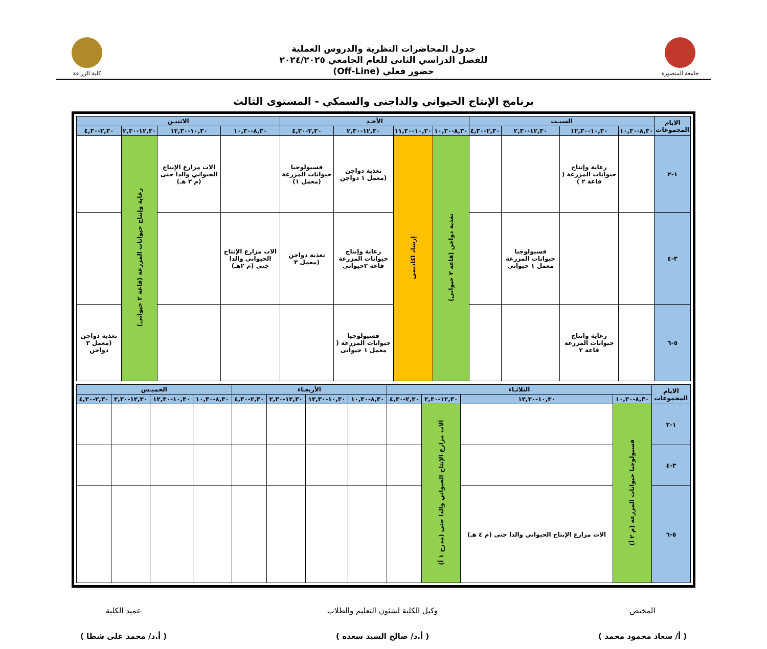جامعة المنصورة
جدول المحاضرات النظرية والدروس العملية
للفصل الدراسي الثانى للعام الجامعي ٢٠٢٤/٢٠٢٥
حضور فعلي (Off-Line)
كلية الزراعة
برنامج الإنتاج الحيواني والداجنى والسمكي - المستوى الثالث
| الايام المجموعات | السبـت | | | | الأحـد | | | | الاثنيـن | | | |
| --- | --- | --- | --- | --- | --- | --- | --- | --- | --- | --- | --- | --- |
| | ٨,٣٠-١٠,٣٠ | ١٠,٣٠-١٢,٣٠ | ١٢,٣٠-٢,٣٠ | ٢,٣٠-٤,٣٠ | ٨,٣٠-١٠,٣٠ | ١٠,٣٠-١١,٣٠ | ١٢,٣٠-٢,٣٠ | ٢,٣٠-٤,٣٠ | ٨,٣٠-١٠,٣٠ | ١٠,٣٠-١٢,٣٠ | ١٢,٣٠-٢,٣٠ | ٢,٣٠-٤,٣٠ |
| ١-٢ | | رعاية وإنتاج حيوانات المزرعة ( قاعة ٢ ) | | | تغذية دواجن (قاعة ٢ حيوانى) | إرشاد اكاديمى | تغذية دواجن (معمل ١ دواجن | فسيولوجيا حيوانات المزرعة (معمل ١) | | الات مزارع الإنتاج الحيواني والدا جنى (م ٣ هـ) | رعاية وإنتاج حيوانات المزرعة (قاعة ٢ حيوانى) | |
| ٣-٤ | | | فسيولوجيا حيوانات المزرعة معمل ١ حيوانى | | | | رعاية وإنتاج حيوانات المزرعة قاعة ٢حيوانى | تغذية دواجن (معمل ٣ | الات مزارع الإنتاج الحيواني والدا جنى (م ٢هـ) | | | |
| ٥-٦ | | رعاية وانتاج حيوانات المزرعة قاعة ٢ | | | | | فسيولوجيا حيوانات المزرعة ( معمل ١ حيوانى | | | | | تغذية دواجن (معمل ٣ دواجن |
| الايام المجموعات | الثلاثـاء | | | | الأربعـاء | | | | الخميـس | | | |
| --- | --- | --- | --- | --- | --- | --- | --- | --- | --- | --- | --- | --- |
| | ٨,٣٠-١٠,٣٠ | ١٠,٣٠-١٢,٣٠ | ١٢,٣٠-٢,٣٠ | ٢,٣٠-٤,٣٠ | ٨,٣٠-١٠,٣٠ | ١٠,٣٠-١٢,٣٠ | ١٢,٣٠-٢,٣٠ | ٢,٣٠-٤,٣٠ | ٨,٣٠-١٠,٣٠ | ١٠,٣٠-١٢,٣٠ | ١٢,٣٠-٢,٣٠ | ٢,٣٠-٤,٣٠ |
| ١-٢ | فسيولوجيا حيوانات المزرعة (م ٢ أ) | | آلات مزارع الإنتاج الحيواني والدا جنى (مدرج ١ أ) | | | | | | | | | |
| ٣-٤ | | | | | | | | | | | | |
| ٥-٦ | | الات مزارع الإنتاج الحيواني والدا جنى (م ٤ هـ) | | | | | | | | | | |
المختص
( أ/ سعاد محمود محمد )
وكيل الكلية لشئون التعليم والطلاب
( أ.د/ صالح السيد سعده )
عميد الكلية
( أ.د/ محمد على شطا )